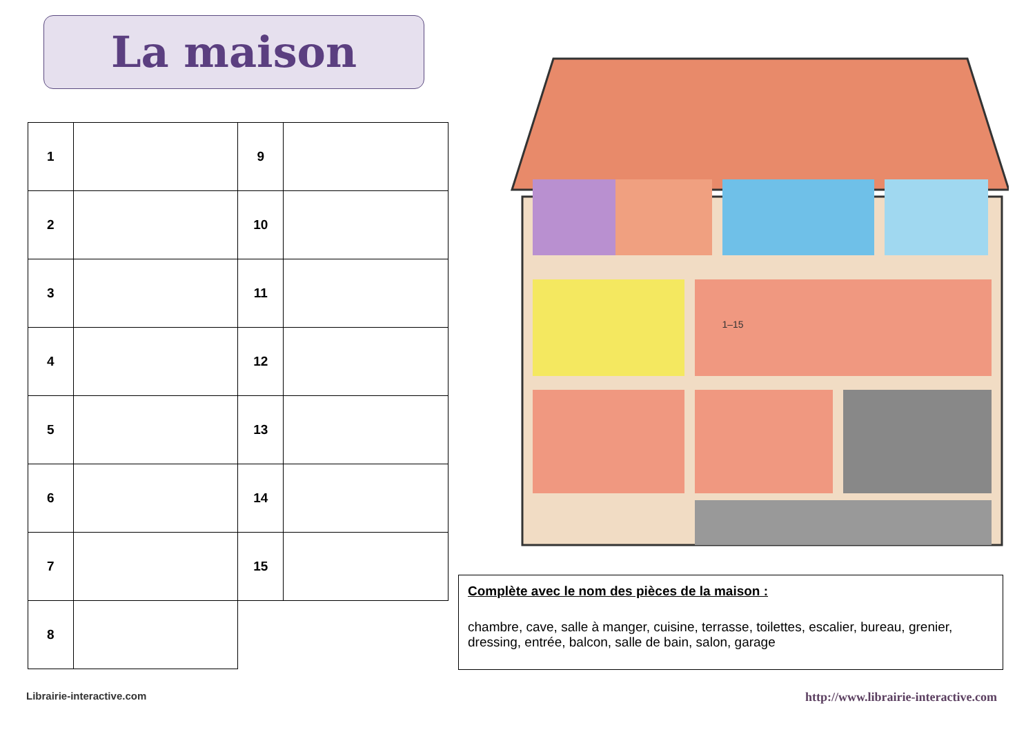La maison
| 1 | | 9 | |
| 2 | | 10 | |
| 3 | | 11 | |
| 4 | | 12 | |
| 5 | | 13 | |
| 6 | | 14 | |
| 7 | | 15 | |
| 8 | | | |
1–15
Complète avec le nom des pièces de la maison :
chambre, cave, salle à manger, cuisine, terrasse, toilettes, escalier, bureau, grenier, dressing, entrée, balcon, salle de bain, salon, garage
Librairie-interactive.com
http://www.librairie-interactive.com